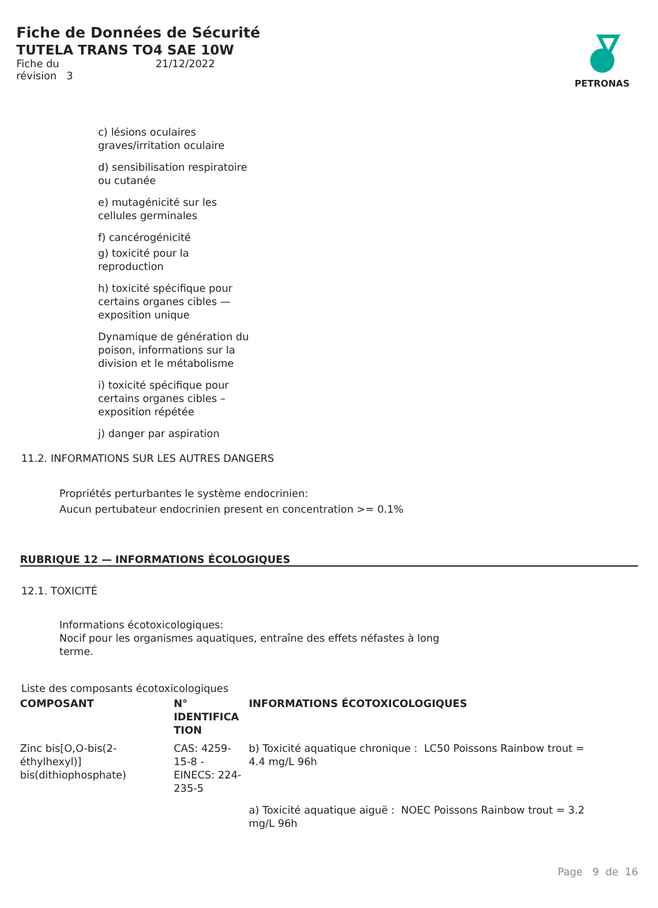Fiche de Données de Sécurité
TUTELA TRANS TO4 SAE 10W
Fiche du
révision 3
21/12/2022
PETRONAS
c) lésions oculaires graves/irritation oculaire
d) sensibilisation respiratoire ou cutanée
e) mutagénicité sur les cellules germinales
f) cancérogénicité
g) toxicité pour la reproduction
h) toxicité spécifique pour certains organes cibles — exposition unique
Dynamique de génération du poison, informations sur la division et le métabolisme
i) toxicité spécifique pour certains organes cibles – exposition répétée
j) danger par aspiration
11.2. INFORMATIONS SUR LES AUTRES DANGERS
Propriétés perturbantes le système endocrinien:
Aucun pertubateur endocrinien present en concentration >= 0.1%
RUBRIQUE 12 — INFORMATIONS ÉCOLOGIQUES
12.1. TOXICITÉ
Informations écotoxicologiques:
Nocif pour les organismes aquatiques, entraîne des effets néfastes à long terme.
Liste des composants écotoxicologiques
| COMPOSANT | N° IDENTIFICA TION | INFORMATIONS ÉCOTOXICOLOGIQUES |
| --- | --- | --- |
| Zinc bis[O,O-bis(2-éthylhexyl)] bis(dithiophosphate) | CAS: 4259-15-8 - EINECS: 224-235-5 | b) Toxicité aquatique chronique : LC50 Poissons Rainbow trout = 4.4 mg/L 96h |
| | | a) Toxicité aquatique aiguë : NOEC Poissons Rainbow trout = 3.2 mg/L 96h |
Page 9 de 16